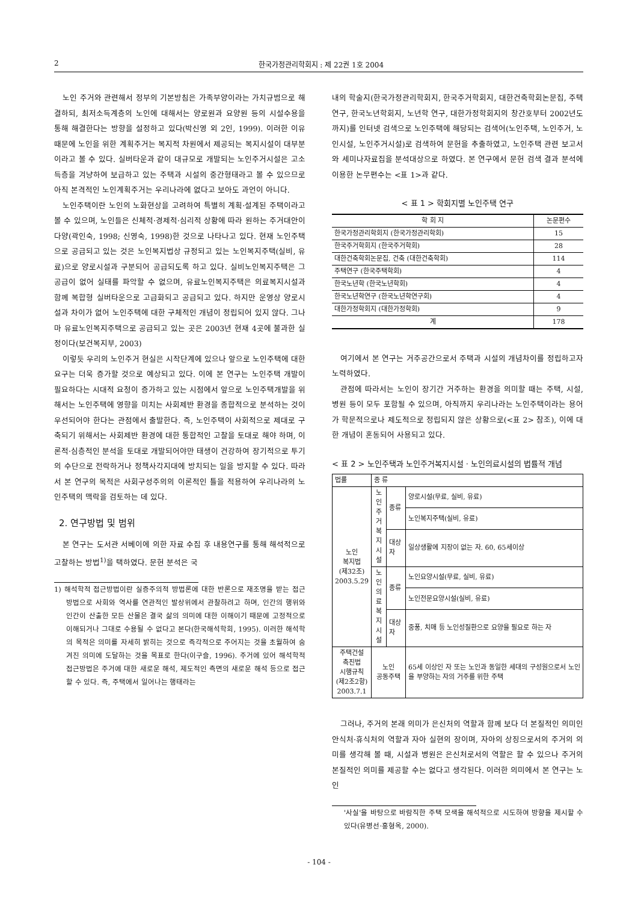2 한국가정관리학회지 : 제 22권 1호 2004
노인 주거와 관련해서 정부의 기본방침은 가족부양이라는 가치규범으로 해결하되, 최저소득계층의 노인에 대해서는 양로원과 요양원 등의 시설수용을 통해 해결한다는 방향을 설정하고 있다(박신영 외 2인, 1999). 이러한 이유 때문에 노인을 위한 계획주거는 복지적 차원에서 제공되는 복지시설이 대부분이라고 볼 수 있다. 실버타운과 같이 대규모로 개발되는 노인주거시설은 고소득층을 겨냥하여 보급하고 있는 주택과 시설의 중간형태라고 볼 수 있으므로 아직 본격적인 노인계획주거는 우리나라에 없다고 보아도 과언이 아니다.
노인주택이란 노인의 노화현상을 고려하여 특별히 계획·설계된 주택이라고 볼 수 있으며, 노인들은 신체적·경제적·심리적 상황에 따라 원하는 주거대안이 다양(곽인숙, 1998; 신영숙, 1998)한 것으로 나타나고 있다. 현재 노인주택으로 공급되고 있는 것은 노인복지법상 규정되고 있는 노인복지주택(실비, 유료)으로 양로시설과 구분되어 공급되도록 하고 있다. 실비노인복지주택은 그 공급이 없어 실태를 파악할 수 없으며, 유료노인복지주택은 의료복지시설과 함께 복합형 실버타운으로 고급화되고 공급되고 있다. 하지만 운영상 양로시설과 차이가 없어 노인주택에 대한 구체적인 개념이 정립되어 있지 않다. 그나마 유료노인복지주택으로 공급되고 있는 곳은 2003년 현재 4곳에 불과한 실정이다(보건복지부, 2003)
이렇듯 우리의 노인주거 현실은 시작단계에 있으나 앞으로 노인주택에 대한 요구는 더욱 증가할 것으로 예상되고 있다. 이에 본 연구는 노인주택 개발이 필요하다는 시대적 요청이 증가하고 있는 시점에서 앞으로 노인주택개발을 위해서는 노인주택에 영향을 미치는 사회제반 환경을 종합적으로 분석하는 것이 우선되어야 한다는 관점에서 출발한다. 즉, 노인주택이 사회적으로 제대로 구축되기 위해서는 사회제반 환경에 대한 통합적인 고찰을 토대로 해야 하며, 이론적·심층적인 분석을 토대로 개발되어야만 태생이 건강하여 장기적으로 투기의 수단으로 전락하거나 정책사각지대에 방치되는 일을 방지할 수 있다. 따라서 본 연구의 목적은 사회구성주의의 이론적인 틀을 적용하여 우리나라의 노인주택의 맥락을 검토하는 데 있다.
2. 연구방법 및 범위
본 연구는 도서관 서베이에 의한 자료 수집 후 내용연구를 통해 해석적으로 고찰하는 방법<sup>1)</sup>을 택하였다. 문헌 분석은 국
1) 해석학적 접근방법이란 실증주의적 방법론에 대한 반론으로 재조명을 받는 접근방법으로 사회와 역사를 연관적인 발상위에서 관찰하려고 하며, 인간의 행위와 인간이 산출한 모든 산물은 결국 삶의 의미에 대한 이해이기 때문에 고정적으로 이해되거나 그대로 수용될 수 없다고 본다(한국해석학회, 1995). 이러한 해석학의 목적은 의미를 자세히 밝히는 것으로 즉각적으로 주어지는 것을 초월하여 숨겨진 의미에 도달하는 것을 목표로 한다(이구슬, 1996). 주거에 있어 해석학적 접근방법은 주거에 대한 새로운 해석, 제도적인 측면의 새로운 해석 등으로 접근할 수 있다. 즉, 주택에서 일어나는 행태라는
내의 학술지(한국가정관리학회지, 한국주거학회지, 대한건축학회논문집, 주택연구, 한국노년학회지, 노년학 연구, 대한가정학회지의 창간호부터 2002년도까지)를 인터넷 검색으로 노인주택에 해당되는 검색어(노인주택, 노인주거, 노인시설, 노인주거시설)로 검색하여 문헌을 추출하였고, 노인주택 관련 보고서와 세미나자료집을 분석대상으로 하였다. 본 연구에서 문헌 검색 결과 분석에 이용한 논무편수는 <표 1>과 같다.
< 표 1 > 학회지별 노인주택 연구
| 학 회 지 | 논문편수 |
| --- | --- |
| 한국가정관리학회지 (한국가정관리학회) | 15 |
| 한국주거학회지 (한국주거학회) | 28 |
| 대한건축학회논문집, 건축 (대한건축학회) | 114 |
| 주택연구 (한국주택학회) | 4 |
| 한국노년학 (한국노년학회) | 4 |
| 한국노년학연구 (한국노년학연구회) | 4 |
| 대한가정학회지 (대한가정학회) | 9 |
| 계 | 178 |
여기에서 본 연구는 거주공간으로서 주택과 시설의 개념차이를 정립하고자 노력하였다.
관점에 따라서는 노인이 장기간 거주하는 환경을 의미할 때는 주택, 시설, 병원 등이 모두 포함될 수 있으며, 아직까지 우리나라는 노인주택이라는 용어가 학문적으로나 제도적으로 정립되지 않은 상황으로(<표 2> 참조), 이에 대한 개념이 혼동되어 사용되고 있다.
< 표 2 > 노인주택과 노인주거복지시설 · 노인의료시설의 법률적 개념
| 법률 | 종 류 | | |
| --- | --- | --- | --- |
| 노인 복지법 (제32조) 2003.5.29 | 노인 주거 복지 시설 | 종류 | 양로시설(무료, 실비, 유료) |
| | | | 노인복지주택(실비, 유료) |
| | | 대상자 | 일상생활에 지장이 없는 자. 60, 65세이상 |
| | 노인 의료 복지 시설 | 종류 | 노인요양시설(무료, 실비, 유료) |
| | | | 노인전문요양시설(실비, 유료) |
| | | 대상자 | 중풍, 치매 등 노인성질환으로 요양을 필요로 하는 자 |
| 주택건설 촉진법 시행규칙 (제2조2항) 2003.7.1 | 노인 공동주택 | | 65세 이상인 자 또는 노인과 동일한 세대의 구성원으로서 노인을 부양하는 자의 거주를 위한 주택 |
그러나, 주거의 본래 의미가 은신처의 역할과 함께 보다 더 본질적인 의미인 안식처·휴식처의 역할과 자아 실현의 장이며, 자아의 상징으로서의 주거의 의미를 생각해 볼 때, 시설과 병원은 은신처로서의 역할은 할 수 있으나 주거의 본질적인 의미를 제공할 수는 없다고 생각된다. 이러한 의미에서 본 연구는 노인
'사실'을 바탕으로 바람직한 주택 모색을 해석적으로 시도하여 방향을 제시할 수 있다(유병선·홍형옥, 2000).
- 104 -